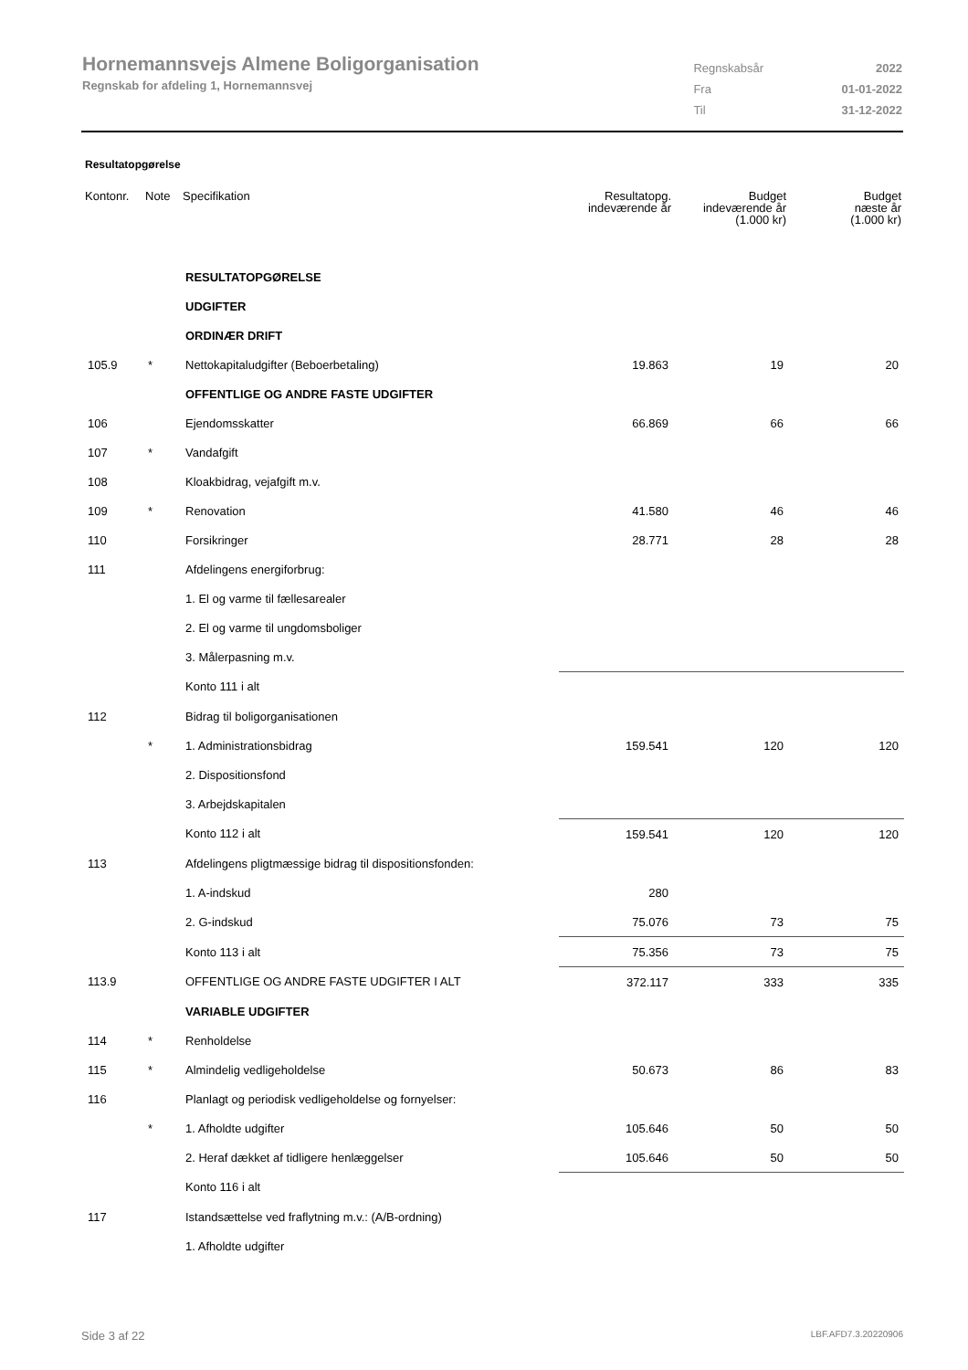Hornemannsvejs Almene Boligorganisation
Regnskab for afdeling 1, Hornemannsvej
| Regnskabsår | 2022 |
| Fra | 01-01-2022 |
| Til | 31-12-2022 |
Resultatopgørelse
| Kontonr. | Note | Specifikation | Resultatopg. indeværende år | Budget indeværende år (1.000 kr) | Budget næste år (1.000 kr) |
| --- | --- | --- | --- | --- | --- |
| | | RESULTATOPGØRELSE | | | |
| | | UDGIFTER | | | |
| | | ORDINÆR DRIFT | | | |
| 105.9 | * | Nettokapitaludgifter (Beboerbetaling) | 19.863 | 19 | 20 |
| | | OFFENTLIGE OG ANDRE FASTE UDGIFTER | | | |
| 106 | | Ejendomsskatter | 66.869 | 66 | 66 |
| 107 | * | Vandafgift | | | |
| 108 | | Kloakbidrag, vejafgift m.v. | | | |
| 109 | * | Renovation | 41.580 | 46 | 46 |
| 110 | | Forsikringer | 28.771 | 28 | 28 |
| 111 | | Afdelingens energiforbrug: | | | |
| | | 1. El og varme til fællesarealer | | | |
| | | 2. El og varme til ungdomsboliger | | | |
| | | 3. Målerpasning m.v. | | | |
| | | Konto 111 i alt | | | |
| 112 | | Bidrag til boligorganisationen | | | |
| | * | 1. Administrationsbidrag | 159.541 | 120 | 120 |
| | | 2. Dispositionsfond | | | |
| | | 3. Arbejdskapitalen | | | |
| | | Konto 112 i alt | 159.541 | 120 | 120 |
| 113 | | Afdelingens pligtmæssige bidrag til dispositionsfonden: | | | |
| | | 1. A-indskud | 280 | | |
| | | 2. G-indskud | 75.076 | 73 | 75 |
| | | Konto 113 i alt | 75.356 | 73 | 75 |
| 113.9 | | OFFENTLIGE OG ANDRE FASTE UDGIFTER I ALT | 372.117 | 333 | 335 |
| | | VARIABLE UDGIFTER | | | |
| 114 | * | Renholdelse | | | |
| 115 | * | Almindelig vedligeholdelse | 50.673 | 86 | 83 |
| 116 | | Planlagt og periodisk vedligeholdelse og fornyelser: | | | |
| | * | 1. Afholdte udgifter | 105.646 | 50 | 50 |
| | | 2. Heraf dækket af tidligere henlæggelser | 105.646 | 50 | 50 |
| | | Konto 116 i alt | | | |
| 117 | | Istandsættelse ved fraflytning m.v.: (A/B-ordning) | | | |
| | | 1. Afholdte udgifter | | | |
Side 3 af 22 LBF.AFD7.3.20220906